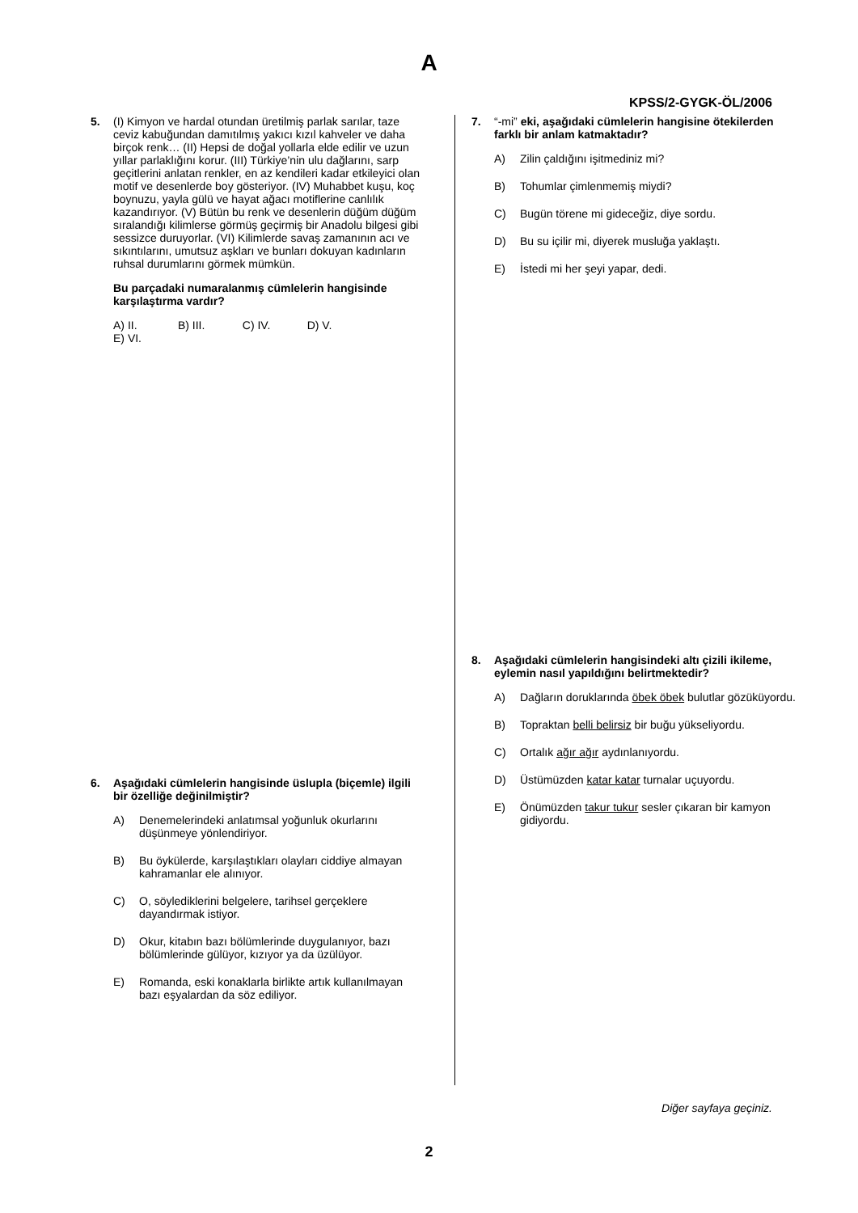A
KPSS/2-GYGK-ÖL/2006
5. (I) Kimyon ve hardal otundan üretilmiş parlak sarılar, taze ceviz kabuğundan damıtılmış yakıcı kızıl kahveler ve daha birçok renk… (II) Hepsi de doğal yollarla elde edilir ve uzun yıllar parlaklığını korur. (III) Türkiye’nin ulu dağlarını, sarp geçitlerini anlatan renkler, en az kendileri kadar etkileyici olan motif ve desenlerde boy gösteriyor. (IV) Muhabbet kuşu, koç boynuzu, yayla gülü ve hayat ağacı motiflerine canlılık kazandırıyor. (V) Bütün bu renk ve desenlerin düğüm düğüm sıralandığı kilimlerse görmüş geçirmiş bir Anadolu bilgesi gibi sessizce duruyorlar. (VI) Kilimlerde savaş zamanının acı ve sıkıntılarını, umutsuz aşkları ve bunları dokuyan kadınların ruhsal durumlarını görmek mümkün.
Bu parçadaki numaralanmış cümlelerin hangisinde karşılaştırma vardır?
A) II. B) III. C) IV. D) V. E) VI.
6. Aşağıdaki cümlelerin hangisinde üslupla (biçemle) ilgili bir özelliğe değinilmiştir?
A) Denemelerindeki anlatımsal yoğunluk okurlarını düşünmeye yönlendiriyor.
B) Bu öykülerde, karşılaştıkları olayları ciddiye almayan kahramanlar ele alınıyor.
C) O, söylediklerini belgelere, tarihsel gerçeklere dayandırmak istiyor.
D) Okur, kitabın bazı bölümlerinde duygulanıyor, bazı bölümlerinde gülüyor, kızıyor ya da üzülüyor.
E) Romanda, eski konaklarla birlikte artık kullanılmayan bazı eşyalardan da söz ediliyor.
7. “-mi” eki, aşağıdaki cümlelerin hangisine ötekilerden farklı bir anlam katmaktadır?
A) Zilin çaldığını işitmediniz mi?
B) Tohumlar çimlenmemiş miydi?
C) Bugün törene mi gideceğiz, diye sordu.
D) Bu su içilir mi, diyerek musluğa yaklaştı.
E) İstedi mi her şeyi yapar, dedi.
8. Aşağıdaki cümlelerin hangisindeki altı çizili ikileme, eylemin nasıl yapıldığını belirtmektedir?
A) Dağların doruklarında öbek öbek bulutlar gözüküyordu.
B) Topraktan belli belirsiz bir buğu yükseliyordu.
C) Ortalık ağır ağır aydınlanıyordu.
D) Üstümüzden katar katar turnalar uçuyordu.
E) Önümüzden takur tukur sesler çıkaran bir kamyon gidiyordu.
Diğer sayfaya geçiniz.
2